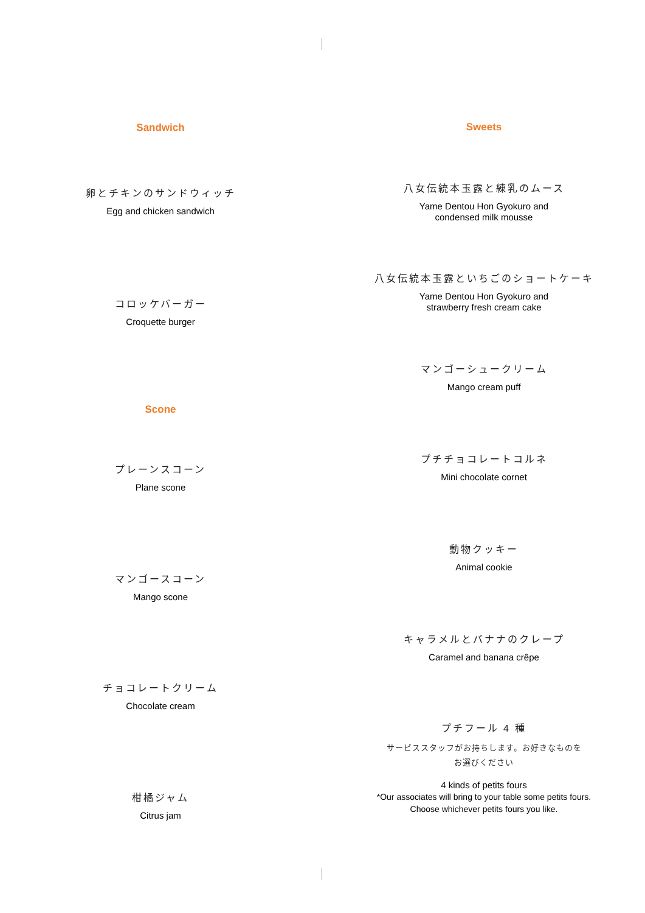Sandwich
卵とチキンのサンドウィッチ
Egg and chicken sandwich
コロッケバーガー
Croquette burger
Scone
プレーンスコーン
Plane scone
マンゴースコーン
Mango scone
チョコレートクリーム
Chocolate cream
柑橘ジャム
Citrus jam
Sweets
八女伝統本玉露と練乳のムース
Yame Dentou Hon Gyokuro and
condensed milk mousse
八女伝統本玉露といちごのショートケーキ
Yame Dentou Hon Gyokuro and
strawberry fresh cream cake
マンゴーシュークリーム
Mango cream puff
プチチョコレートコルネ
Mini chocolate cornet
動物クッキー
Animal cookie
キャラメルとバナナのクレープ
Caramel and banana crêpe
プチフール 4 種
サービススタッフがお持ちします。お好きなものを
お選びください
4 kinds of petits fours
*Our associates will bring to your table some petits fours.
Choose whichever petits fours you like.